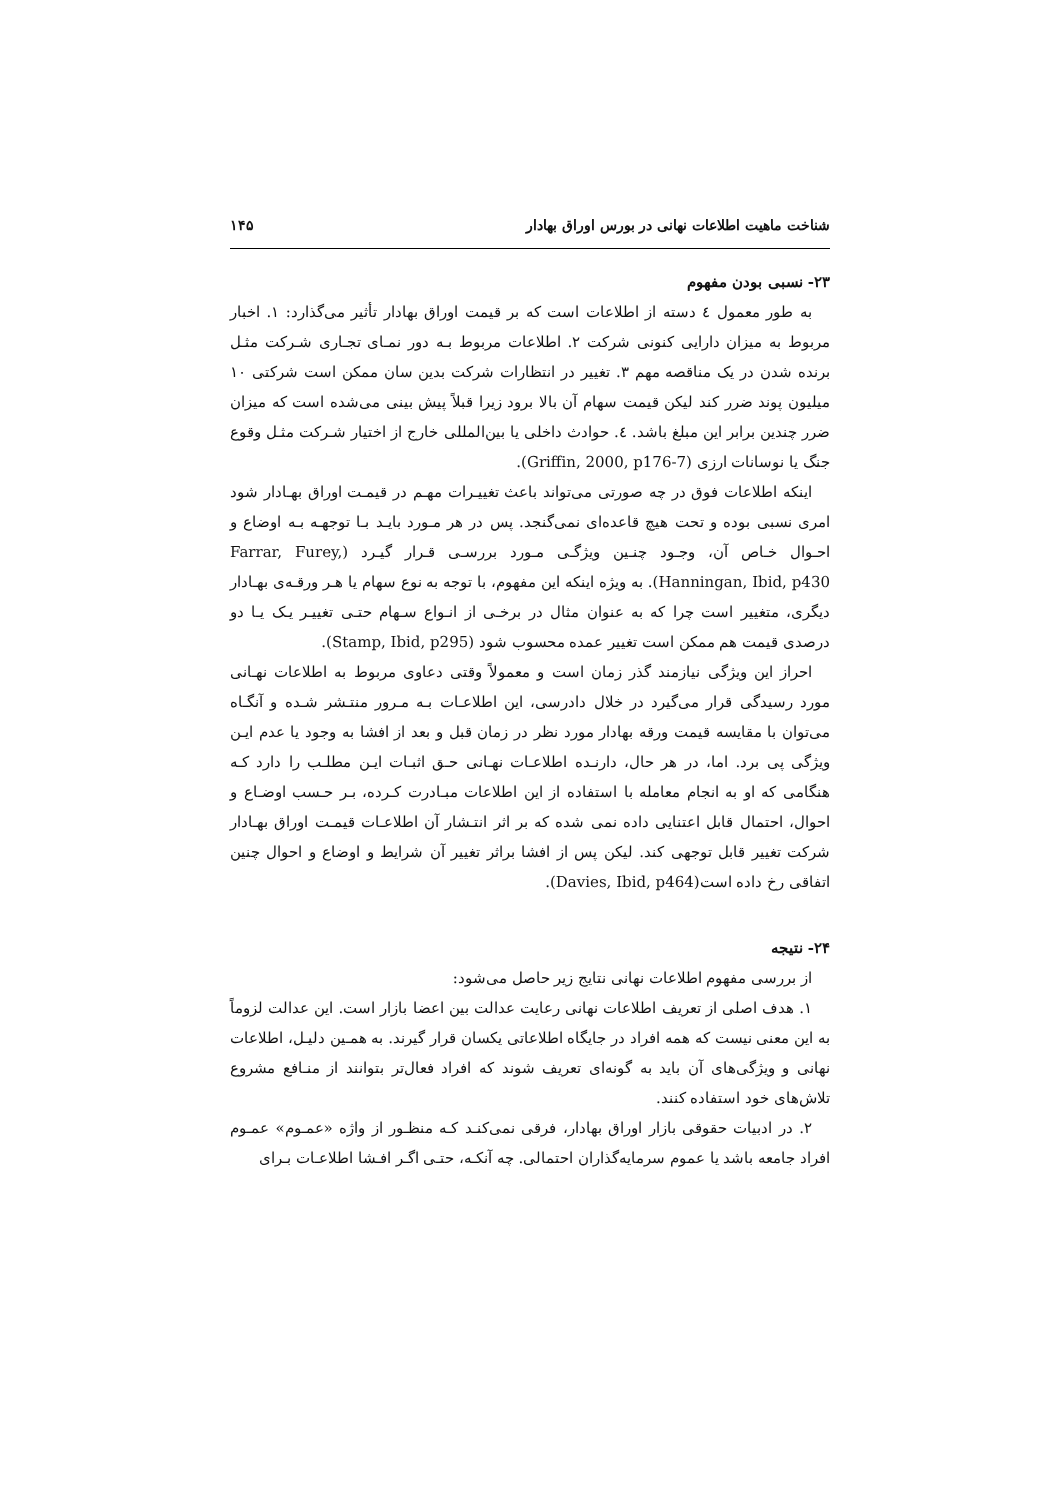شناخت ماهیت اطلاعات نهانی در بورس اوراق بهادار ۱۴۵
۲۳- نسبی بودن مفهوم
به طور معمول ٤ دسته از اطلاعات است که بر قیمت اوراق بهادار تأثیر می‌گذارد: ۱. اخبار مربوط به میزان دارایی کنونی شرکت ۲. اطلاعات مربوط بـه دور نمـای تجـاری شـرکت مثـل برنده شدن در یک مناقصه مهم ۳. تغییر در انتظارات شرکت بدین سان ممکن است شرکتی ۱۰ میلیون پوند ضرر کند لیکن قیمت سهام آن بالا برود زیرا قبلاً پیش بینی می‌شده است که میزان ضرر چندین برابر این مبلغ باشد. ٤. حوادث داخلی یا بین‌المللی خارج از اختیار شـرکت مثـل وقوع جنگ یا نوسانات ارزی (Griffin, 2000, p176-7).
اینکه اطلاعات فوق در چه صورتی می‌تواند باعث تغییـرات مهـم در قیمـت اوراق بهـادار شود امری نسبی بوده و تحت هیچ قاعده‌ای نمی‌گنجد. پس در هر مـورد بایـد بـا توجهـه بـه اوضاع و احـوال خـاص آن، وجـود چنـین ویژگـی مـورد بررسـی قـرار گیـرد (Farrar, Furey, Hanningan, Ibid, p430). به ویژه اینکه این مفهوم، با توجه به نوع سهام یا هـر ورقـه‌ی بهـادار دیگری، متغییر است چرا که به عنوان مثال در برخـی از انـواع سـهام حتـی تغییـر یـک یـا دو درصدی قیمت هم ممکن است تغییر عمده محسوب شود (Stamp, Ibid, p295).
احراز این ویژگی نیازمند گذر زمان است و معمولاً وقتی دعاوی مربوط به اطلاعات نهـانی مورد رسیدگی قرار می‌گیرد در خلال دادرسی، این اطلاعـات بـه مـرور منتـشر شـده و آنگـاه می‌توان با مقایسه قیمت ورقه بهادار مورد نظر در زمان قبل و بعد از افشا به وجود یا عدم ایـن ویژگی پی برد. اما، در هر حال، دارنـده اطلاعـات نهـانی حـق اثبـات ایـن مطلـب را دارد کـه هنگامی که او به انجام معامله با استفاده از این اطلاعات مبـادرت کـرده، بـر حـسب اوضـاع و احوال، احتمال قابل اعتنایی داده نمی شده که بر اثر انتـشار آن اطلاعـات قیمـت اوراق بهـادار شرکت تغییر قابل توجهی کند. لیکن پس از افشا براثر تغییر آن شرایط و اوضاع و احوال چنین اتفاقی رخ داده است(Davies, Ibid, p464).
۲۴- نتیجه
از بررسی مفهوم اطلاعات نهانی نتایج زیر حاصل می‌شود:
۱. هدف اصلی از تعریف اطلاعات نهانی رعایت عدالت بین اعضا بازار است. این عدالت لزوماً به این معنی نیست که همه افراد در جایگاه اطلاعاتی یکسان قرار گیرند. به همـین دلیـل، اطلاعات نهانی و ویژگی‌های آن باید به گونه‌ای تعریف شوند که افراد فعال‌تر بتوانند از منـافع مشروع تلاش‌های خود استفاده کنند.
۲. در ادبیات حقوقی بازار اوراق بهادار، فرقی نمی‌کنـد کـه منظـور از واژه «عمـوم» عمـوم افراد جامعه باشد یا عموم سرمایه‌گذاران احتمالی. چه آنکـه، حتـی اگـر افـشا اطلاعـات بـرای